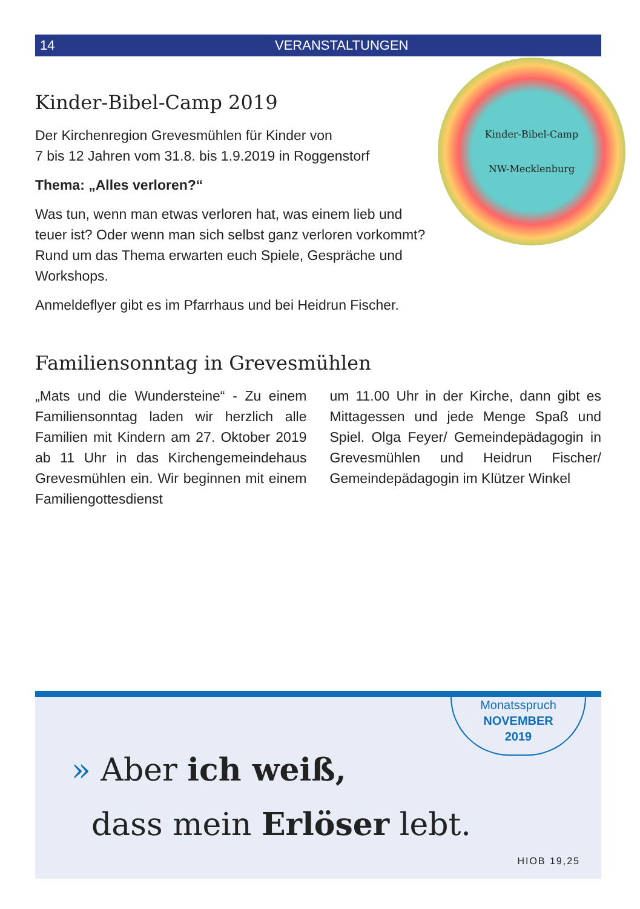14 VERANSTALTUNGEN
Kinder-Bibel-Camp
NW-Mecklenburg
Kinder-Bibel-Camp 2019
Der Kirchenregion Grevesmühlen für Kinder von
7 bis 12 Jahren vom 31.8. bis 1.9.2019 in Roggenstorf
Thema: „Alles verloren?“
Was tun, wenn man etwas verloren hat, was einem lieb und teuer ist? Oder wenn man sich selbst ganz verloren vorkommt? Rund um das Thema erwarten euch Spiele, Gespräche und Workshops.
Anmeldeflyer gibt es im Pfarrhaus und bei Heidrun Fischer.
Familiensonntag in Grevesmühlen
„Mats und die Wundersteine“ - Zu einem Familiensonntag laden wir herzlich alle Familien mit Kindern am 27. Oktober 2019 ab 11 Uhr in das Kirchengemeindehaus Grevesmühlen ein. Wir beginnen mit einem Familiengottesdienst
um 11.00 Uhr in der Kirche, dann gibt es Mittagessen und jede Menge Spaß und Spiel. Olga Feyer/ Gemeindepädagogin in Grevesmühlen und Heidrun Fischer/ Gemeindepädagogin im Klützer Winkel
Monatsspruch
NOVEMBER
2019
» Aber ich weiß,
dass mein Erlöser lebt.
HIOB 19,25